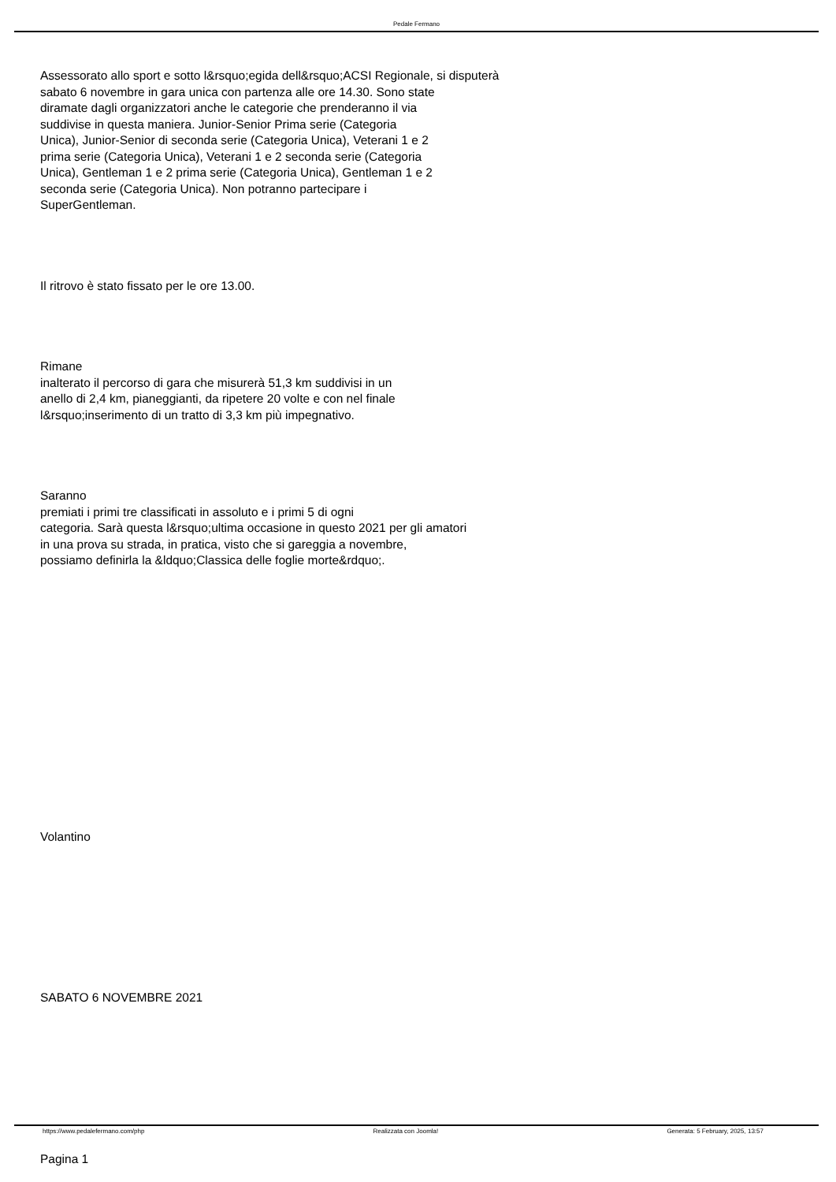Pedale Fermano
Assessorato allo sport e sotto l&rsquo;egida dell&rsquo;ACSI Regionale, si disputerà
sabato 6 novembre in gara unica con partenza alle ore 14.30. Sono state
diramate dagli organizzatori anche le categorie che prenderanno il via
suddivise in questa maniera. Junior-Senior Prima serie (Categoria
Unica), Junior-Senior di seconda serie (Categoria Unica), Veterani 1 e 2
prima serie (Categoria Unica), Veterani 1 e 2 seconda serie (Categoria
Unica), Gentleman 1 e 2 prima serie (Categoria Unica), Gentleman 1 e 2
seconda serie (Categoria Unica). Non potranno partecipare i
SuperGentleman.
Il ritrovo è stato fissato per le ore 13.00.
Rimane
inalterato il percorso di gara che misurerà 51,3 km suddivisi in un
anello di 2,4 km, pianeggianti, da ripetere 20 volte e con nel finale
l&rsquo;inserimento di un tratto di 3,3 km più impegnativo.
Saranno
premiati i primi tre classificati in assoluto e i primi 5 di ogni
categoria. Sarà questa l&rsquo;ultima occasione in questo 2021 per gli amatori
in una prova su strada, in pratica, visto che si gareggia a novembre,
possiamo definirla la &ldquo;Classica delle foglie morte&rdquo;.
Volantino
SABATO 6 NOVEMBRE 2021
Pagina 1
https://www.pedalefermano.com/php Realizzata con Joomla! Generata: 5 February, 2025, 13:57